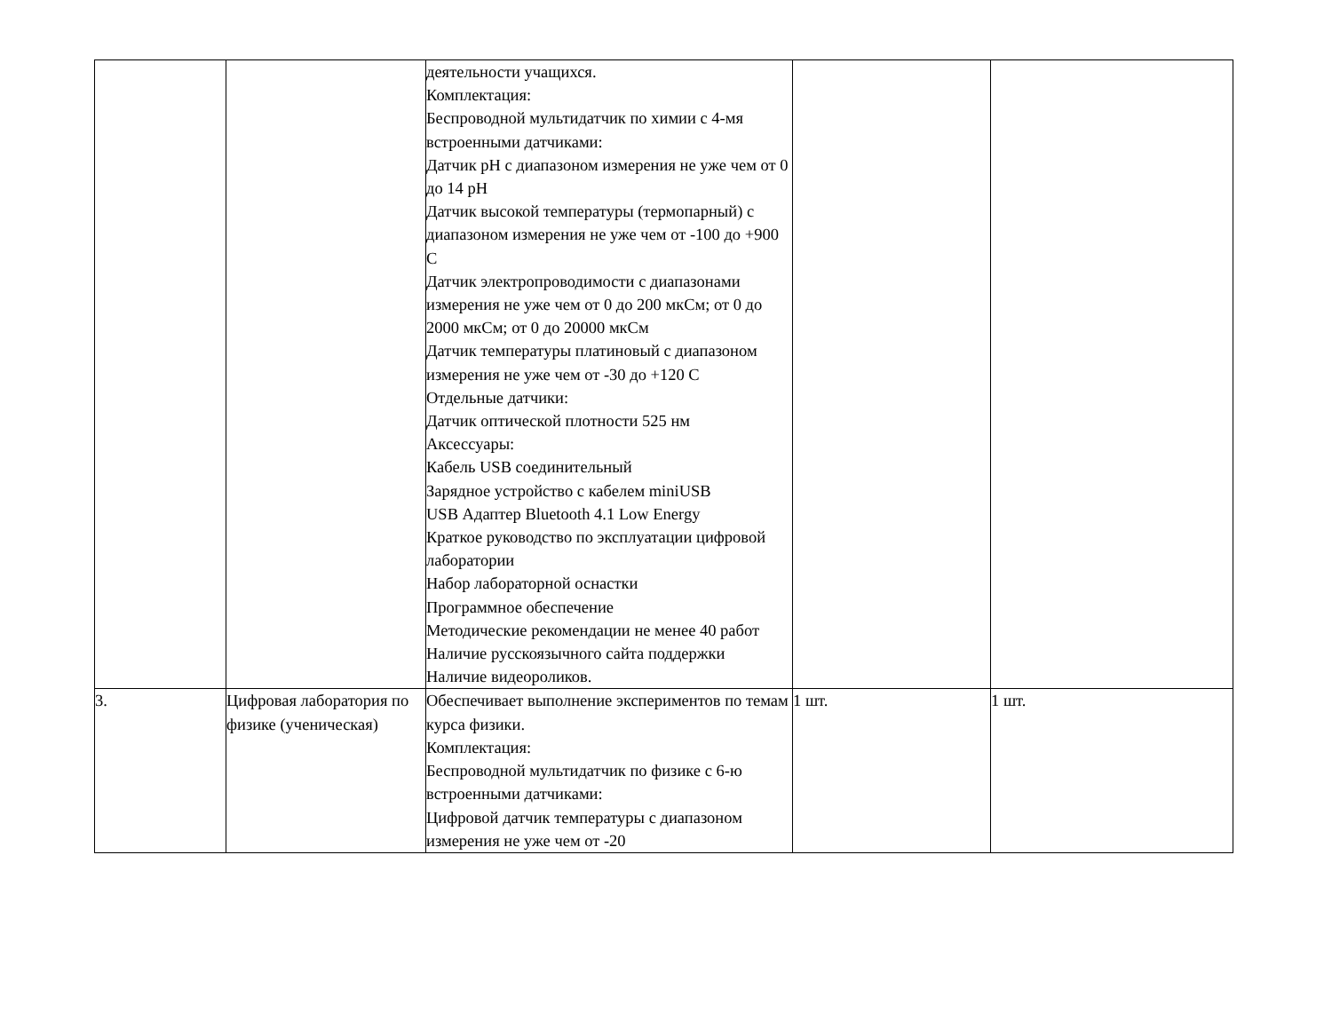| | | деятельности учащихся. Комплектация: Беспроводной мультидатчик по химии с 4-мя встроенными датчиками: Датчик pH с диапазоном измерения не уже чем от 0 до 14 pH Датчик высокой температуры (термопарный) с диапазоном измерения не уже чем от -100 до +900 С Датчик электропроводимости с диапазонами измерения не уже чем от 0 до 200 мкСм; от 0 до 2000 мкСм; от 0 до 20000 мкСм Датчик температуры платиновый с диапазоном измерения не уже чем от -30 до +120 С Отдельные датчики: Датчик оптической плотности 525 нм Аксессуары: Кабель USB соединительный Зарядное устройство с кабелем miniUSB USB Адаптер Bluetooth 4.1 Low Energy Краткое руководство по эксплуатации цифровой лаборатории Набор лабораторной оснастки Программное обеспечение Методические рекомендации не менее 40 работ Наличие русскоязычного сайта поддержки Наличие видеороликов. | | |
| 3. | Цифровая лаборатория по физике (ученическая) | Обеспечивает выполнение экспериментов по темам курса физики. Комплектация: Беспроводной мультидатчик по физике с 6-ю встроенными датчиками: Цифровой датчик температуры с диапазоном измерения не уже чем от -20 | 1 шт. | 1 шт. |